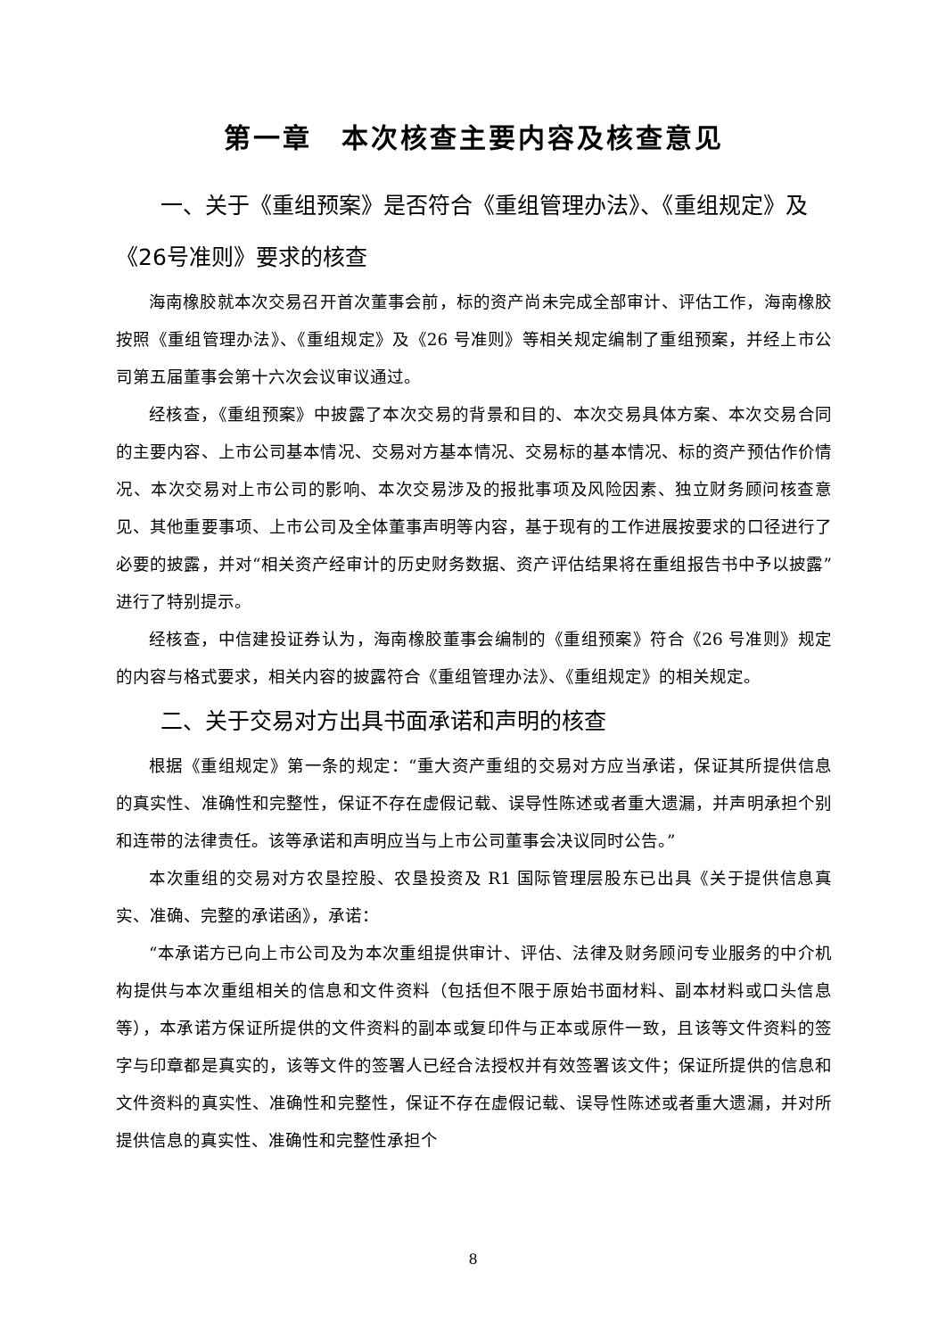第一章　本次核查主要内容及核查意见
一、关于《重组预案》是否符合《重组管理办法》、《重组规定》及《26号准则》要求的核查
海南橡胶就本次交易召开首次董事会前，标的资产尚未完成全部审计、评估工作，海南橡胶按照《重组管理办法》、《重组规定》及《26 号准则》等相关规定编制了重组预案，并经上市公司第五届董事会第十六次会议审议通过。
经核查，《重组预案》中披露了本次交易的背景和目的、本次交易具体方案、本次交易合同的主要内容、上市公司基本情况、交易对方基本情况、交易标的基本情况、标的资产预估作价情况、本次交易对上市公司的影响、本次交易涉及的报批事项及风险因素、独立财务顾问核查意见、其他重要事项、上市公司及全体董事声明等内容，基于现有的工作进展按要求的口径进行了必要的披露，并对“相关资产经审计的历史财务数据、资产评估结果将在重组报告书中予以披露”进行了特别提示。
经核查，中信建投证券认为，海南橡胶董事会编制的《重组预案》符合《26 号准则》规定的内容与格式要求，相关内容的披露符合《重组管理办法》、《重组规定》的相关规定。
二、关于交易对方出具书面承诺和声明的核查
根据《重组规定》第一条的规定：“重大资产重组的交易对方应当承诺，保证其所提供信息的真实性、准确性和完整性，保证不存在虚假记载、误导性陈述或者重大遗漏，并声明承担个别和连带的法律责任。该等承诺和声明应当与上市公司董事会决议同时公告。”
本次重组的交易对方农垦控股、农垦投资及 R1 国际管理层股东已出具《关于提供信息真实、准确、完整的承诺函》，承诺：
“本承诺方已向上市公司及为本次重组提供审计、评估、法律及财务顾问专业服务的中介机构提供与本次重组相关的信息和文件资料（包括但不限于原始书面材料、副本材料或口头信息等），本承诺方保证所提供的文件资料的副本或复印件与正本或原件一致，且该等文件资料的签字与印章都是真实的，该等文件的签署人已经合法授权并有效签署该文件；保证所提供的信息和文件资料的真实性、准确性和完整性，保证不存在虚假记载、误导性陈述或者重大遗漏，并对所提供信息的真实性、准确性和完整性承担个
8